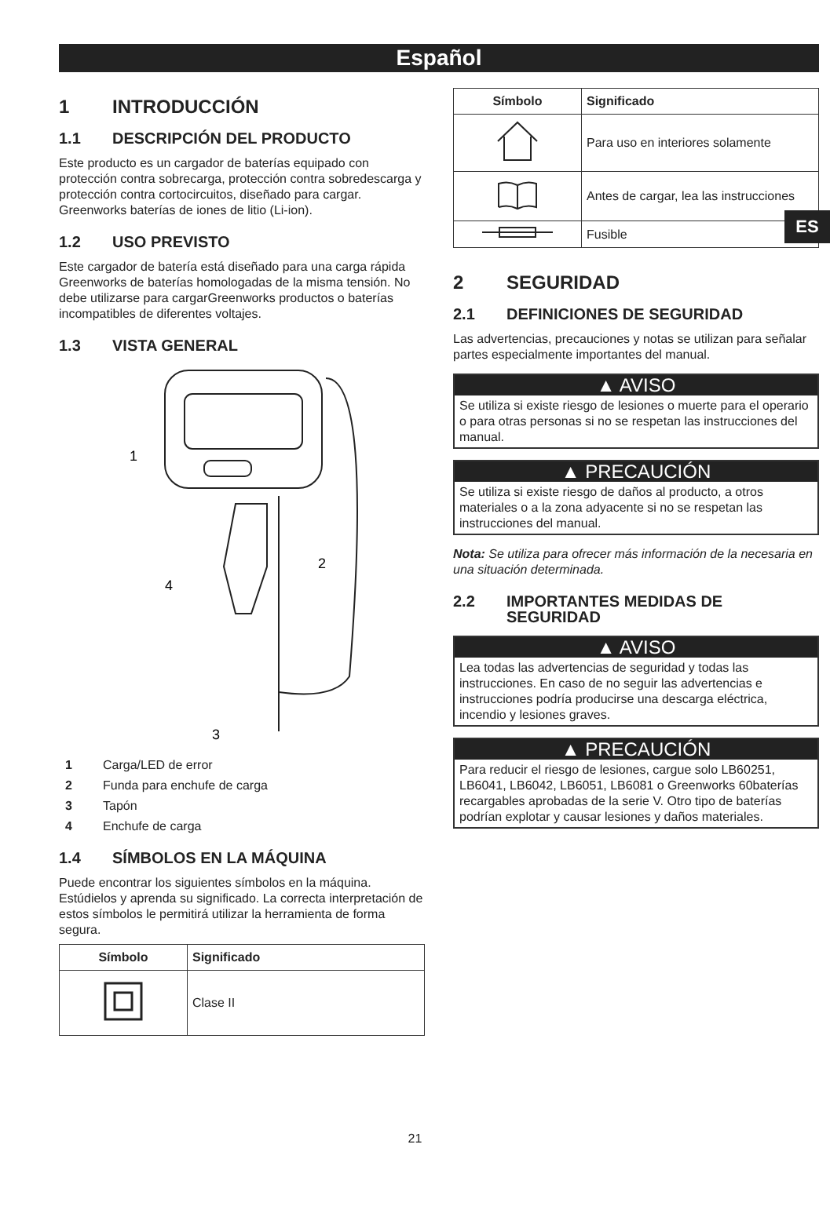Español
ES
1 INTRODUCCIÓN
1.1 DESCRIPCIÓN DEL PRODUCTO
Este producto es un cargador de baterías equipado con protección contra sobrecarga, protección contra sobredescarga y protección contra cortocircuitos, diseñado para cargar. Greenworks baterías de iones de litio (Li-ion).
1.2 USO PREVISTO
Este cargador de batería está diseñado para una carga rápida Greenworks de baterías homologadas de la misma tensión. No debe utilizarse para cargarGreenworks productos o baterías incompatibles de diferentes voltajes.
1.3 VISTA GENERAL
1
2
3
4
1 Carga/LED de error
2 Funda para enchufe de carga
3 Tapón
4 Enchufe de carga
1.4 SÍMBOLOS EN LA MÁQUINA
Puede encontrar los siguientes símbolos en la máquina. Estúdielos y aprenda su significado. La correcta interpretación de estos símbolos le permitirá utilizar la herramienta de forma segura.
| Símbolo | Significado |
| --- | --- |
| | Clase II |
| Símbolo | Significado |
| --- | --- |
| | Para uso en interiores solamente |
| | Antes de cargar, lea las instrucciones |
| | Fusible |
2 SEGURIDAD
2.1 DEFINICIONES DE SEGURIDAD
Las advertencias, precauciones y notas se utilizan para señalar partes especialmente importantes del manual.
▲ AVISO
Se utiliza si existe riesgo de lesiones o muerte para el operario o para otras personas si no se respetan las instrucciones del manual.
▲ PRECAUCIÓN
Se utiliza si existe riesgo de daños al producto, a otros materiales o a la zona adyacente si no se respetan las instrucciones del manual.
Nota: Se utiliza para ofrecer más información de la necesaria en una situación determinada.
2.2 IMPORTANTES MEDIDAS DE SEGURIDAD
▲ AVISO
Lea todas las advertencias de seguridad y todas las instrucciones. En caso de no seguir las advertencias e instrucciones podría producirse una descarga eléctrica, incendio y lesiones graves.
▲ PRECAUCIÓN
Para reducir el riesgo de lesiones, cargue solo LB60251, LB6041, LB6042, LB6051, LB6081 o Greenworks 60baterías recargables aprobadas de la serie V. Otro tipo de baterías podrían explotar y causar lesiones y daños materiales.
21